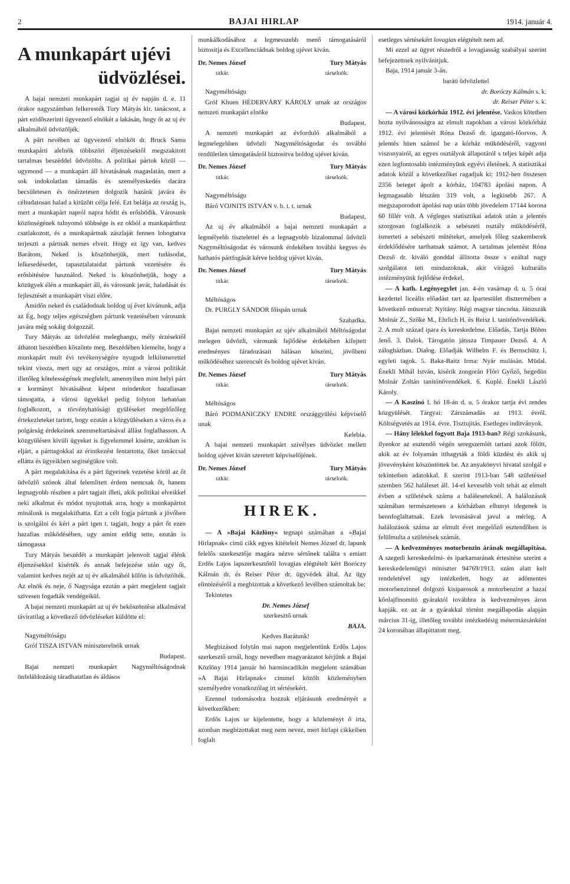2 BAJAI HIRLAP 1914. január 4.
A munkapárt ujévi
üdvözlései.
A bajai nemzeti munkapárt tagjai uj év napján d. e. 11 órakor nagyszámban felkeresték Tury Mátyás kir. tanácsost, a párt ezidőszerinti ügyvezető elnökét a lakásán, hogy őt az uj év alkalmából üdvözöljék.
A párt nevében az ügyvezető elnököt dr. Bruck Samu munkapárti alelnök többszöri éljenzésektől megszakitott tartalmas beszéddel üdvözölte. A politikai pártok közül — ugymond — a munkapárt áll hivatásának magaslatán, mert a sok indokolatlan támadás és személyeskedés dacára becsületesen és önérzetesen dolgozik hazánk javára és céltudatosan halad a kitüzött célja felé. Ezt belátja az ország is, mert a munkapárt napról napra hódit és erősbödik. Városunk közönségének tulnyomó többsége is ez okból a munkapárthoz csatlakozott, és a munkapártnak zászlaját fennen lobogtatva terjeszti a pártnak nemes elveit. Hogy ez igy van, kedves Barátom, Neked is köszönhetjük, mert tudásodat, lelkesedésedet, tapasztalataidat pártunk vezetésére és erősbitésére használod. Neked is köszönhetjük, hogy a közügyek élén a munkapárt áll, és városunk javát, haladását és fejlesztését a munkapárt viszi előre.
Amidőn neked és családodnak boldog uj évet kivánunk, adja az Ég, hogy teljes egészségben pártunk vezetésében városunk javára még sokáig dolgozzál.
Tury Mátyás az üdvözlést meleghangu, mély érzésektől áthatott beszédben köszönte meg. Beszédében kiemelte, hogy a munkapárt mult évi tevékenységére nyugodt lelkiismerettel tekint vissza, mert ugy az országos, mint a városi politikát illetőleg kötelességének megfelelt, amennyiben mint helyi párt a kormányt hivatásához képest mindenkor hazafiasan támogatta, a városi ügyekkel pedig folyton behatóan foglalkozott, a törvényhatósági gyüléseket megelőzőleg értekezleteket tartott, hogy ezután a közgyüléseken a város és a polgárság érdekeinek szemmeltartásával állást foglalhasson. A közgyülésen kivüli ügyeket is figyelemmel kisérte, azokban is eljárt, a párttagokkal az érintkezést fentartotta, őket tanáccsal ellátta és ügyeikben segitségükre volt.
A párt megalakitása és a párt ügyeinek vezetése körül az őt üdvözlő szónok által felemlitett érdem nemcsak őt, hanem legnagyobb részben a párt tagjait illeti, akik politikai elveikkel neki alkalmat és módot nyujtottak arra, hogy a munkapártot minálunk is megalakithatta. Ezt a célt fogja pártunk a jövőben is szolgálni és kéri a párt igen t. tagjait, hogy a párt őt ezen hazafias müködésében, ugy amint eddig tette, ezután is támogassa
Tury Mátyás beszédét a munkapárt jelenvolt tagjai élénk éljenzésekkel kisérték és annak befejezése után ugy őt, valamint kedves nejét az uj év alkalmából külön is üdvözölték. Az elnök és neje, ő Nagysága ezután a párt megjelent tagjait szivesen fogadták vendégeikül.
A bajai nemzeti munkapárt az uj év beköszöntése alkalmával táviratilag a következő üdvözléseket küldötte el:
Nagyméltóságu
Gróf TISZA ISTVAN miniszterelnök urnak
Budapest.
Bajai nemzeti munkapárt Nagyméltóságodnak önfeláldozásig táradhatatlan és áldásos
munkálkodásához a legmesszebb menő támogatásáról biztositja és Excellenciádnak boldog ujévet kiván.
Dr. Nemes József Tury Mátyás
titkár. társelnök.
Nagyméltóságu
Gróf Khuen HÉDERVÁRY KÁROLY urnak az országos nemzeti munkapárt elnöke
Budapest.
A nemzeti munkapárt az évforduló alkalmából a legmelegebben üdvözli Nagyméltóságodat és további rendületlen támogatásáról biztositva boldog ujévet kiván.
Dr. Nemes József Tury Mátyás
titkár. társelnök.
Nagyméltóságu
Báró VOJNITS ISTVÁN v. b. t. t. urnak
Budapest.
Az uj év alkalmából a bajai nemzeti munkapárt a legmélyebb tisztelettel és a legnagyobb bizalommal üdvözli Nagyméltóságodat és városunk érdekében további kegyes és hathatós pártfogását kérve boldog ujévet kiván.
Dr. Nemes József Tury Mátyás
titkár. társelnök.
Méltóságos
Dr. PURGLY SÁNDOR főispán urnak
Szabadka.
Bajai nemzeti munkapárt az ujév alkalmából Méltóságodat melegen üdvözli, városunk fejlődése érdekében kifejtett eredményes fáradozásait hálásan köszöni, jövőbeni müködéséhez szerencsét és boldog ujévet kiván.
Dr. Nemes József Tury Mátyás
titkár. társelnök.
Méltóságos
Báró PODMANICZKY ENDRE országgyülési képviselő unak
Kelebia.
A bajai nemzeti munkapárt szivélyes üdvözlet mellett boldog ujévet kiván szeretett képviselőjének.
Dr. Nemes József Tury Mátyás
titkár. társelnök.
HIREK.
— A »Bajai Közlöny« tegnapi számában a »Bajai Hirlapnak« cimü cikk egyes kitételeit Nemes József dr. lapunk felelős szerkesztője magára nézve sértőnek találta s emiatt Erdős Lajos lapszerkesztőtől lovagias elégtételt kért Boróczy Kálmán dr. és Reiser Péter dr. ügyvédek által. Az ügy elintézéséről a megbizottak a következő levélben számoltak be:
Tekintetes
Dr. Nemes József
szerkesztő urnak
BAJA.
Kedves Barátunk!
Megbizásod folytán mai napon megjelentünk Erdős Lajos szerkesztő urnál, hogy nevedben magyarázatot kérjünk a Bajai Közlöny 1914 január hó harmincadikán megjelent számában »A Bajai Hirlapnak« cimmel közölt közleményben személyedre vonatkozólag irt sértésekért.
Ezennel tudomásodra hozzuk eljárásunk eredményét a következőkben:
Erdős Lajos ur kijelentette, hogy a közleményt ő irta, azonban megbizottakat meg nem nevez, mert hirlapi cikkeiben foglalt
esetleges sértésekért lovagias elégtételt nem ad.
Mi ezzel az ügyet részedről a lovagiasság szabályai szerint befejezettnek nyilvánitjuk.
Baja, 1914 január 3-án.
baráti üdvözlettel
dr. Boróczy Kálmán s. k.
dr. Reiser Péter s. k.
— A városi közkórház 1912. évi jelentése. Vaskos kötetben hozta nyilvánosságra az elmult napokban a városi közkórház 1912. évi jelentését Róna Dezső dr. igazgató-főorvos. A jelentés hüen számol be a kórház müködéséről, vagyoni viszonyairól, az egyes osztályok állapotáról s teljes képét adja ezen legfontosabb intézményünk egyévi életének. A statisztikai adatok közül a következőket ragadjuk ki: 1912-ben összesen 2356 beteget ápolt a kórház, 104783 ápolási napon. A legmagasabb létszám 319 volt, a legkisebb 267. A megszaporodott ápolási nap után több jövedelem 17144 korona 60 fillér volt. A végleges statisztikai adatok után a jelentés szorgosan foglalkozik a sebészeti osztály müködéséről, ismerteti a sebészeti mütéteket, amelyek főleg szakemberek érdeklődésére tarthatnak számot. A tartalmas jelentést Róna Dezső dr. kiváló gonddal állitotta össze s ezáltal nagy szolgálatot tett mindazoknak, akit virágzó kulturális intézményünk fejlődése érdekel.
— A kath. Legényegylet jan. 4-én vasárnap d. u. 5 órai kezdettel liceális előadást tart az Ipartestület disztermében a következő müsorral: Nyitány. Régi magyar táncnóta. Játszszák Molnár Z., Szőke M., Ehrlich H. és Reisz I. tanitónövendékek. 2. A mult század ipara és kereskedelme. Előadás. Tartja Böhm Jenő. 3. Dalok. Tárogatón játssza Timpauer Dezső. 4. A zálogházban. Dialog. Előadják Wilhelm F. és Bernschütz I. egyleti tagok. 5. Baka-Baitz Irma: Nyár mulásán. Müdal. Énekli Mihál István, kisérik zongorán Flóri Győző, hegedün Molnár Zoltán tanitónövendékek. 6. Kuplé. Énekli László Károly.
— A Kaszinó f. hó 18-án d. u. 5 órakor tartja évi rendes közgyülését. Tárgyai: Zárszámadás az 1913. évről. Költségvetés az 1914. évre. Tisztujitás. Esetleges inditványok.
— Hány lélekkel fogyott Baja 1913-ban? Régi szokásunk, ilyenkor az esztendő végén seregszemlét tartani azok fölött, akik az év folyamán itthagyták a földi küzdést és akik uj jövevényként köszöntöttek be. Az anyakönyvi hivatal szolgál e tekintetben adatokkal. E szerint 1913-ban 548 születéssel szemben 562 haláleset áll. 14-el kevesebb volt tehát az elmult évben a születések száma a haláleseteknél. A halálozások számában természetesen a kórházban elhunyt idegenek is bennfoglaltatnak. Ezek levonásával javul a mérleg. A halálozások száma az elmult évet megelőző esztendőben is felülmulta a születések számát.
— A kedvezményes motorbenzin árának megállapitása. A szegedi kereskedelmi- és iparkamarának értesitése szerint a kereskedelemügyi miniszter 94769/1913. szám alatt kelt rendeletével ugy intézkedett, hogy az adómentes motorbenzinnel dolgozó kisiparosok a motorbenzint a hazai kőolajfinomitó gyáraktól továbbra is kedvezményes áron kapják. ez az ár a gyárakkal történt megállapodás alapján március 31-ig, illetőleg további intézkedésig métermázsánként 24 koronában állapittatott meg.